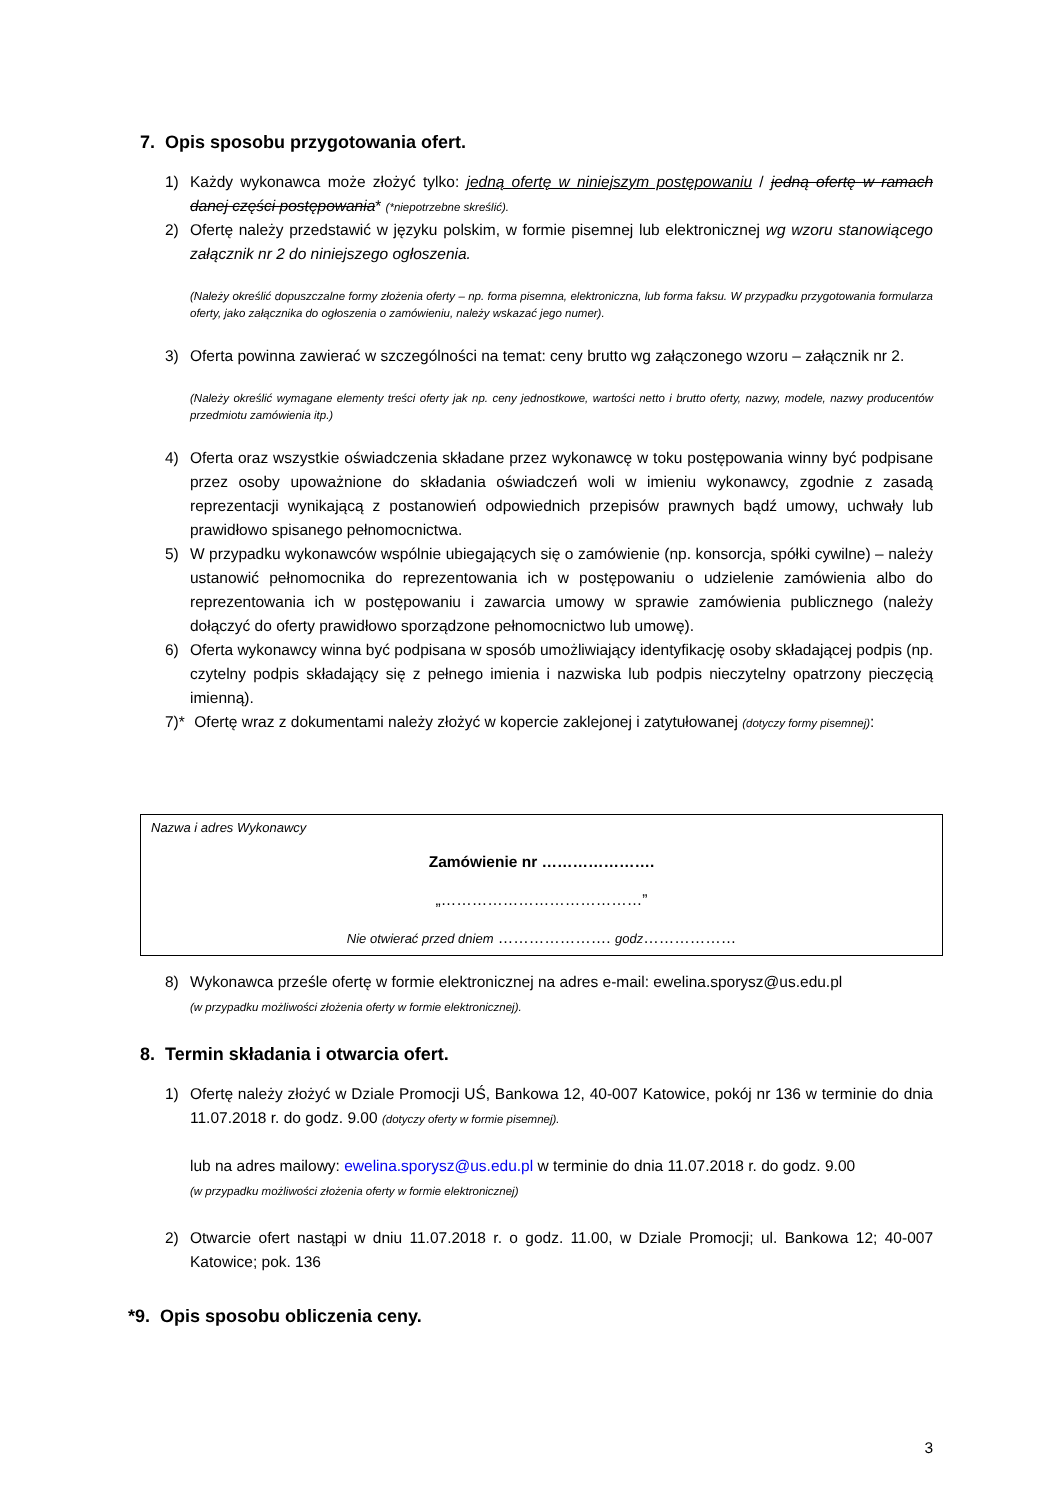7. Opis sposobu przygotowania ofert.
1) Każdy wykonawca może złożyć tylko: jedną ofertę w niniejszym postępowaniu / jedną ofertę w ramach danej części postępowania* (*niepotrzebne skreślić).
2) Ofertę należy przedstawić w języku polskim, w formie pisemnej lub elektronicznej wg wzoru stanowiącego załącznik nr 2 do niniejszego ogłoszenia.
(Należy określić dopuszczalne formy złożenia oferty – np. forma pisemna, elektroniczna, lub forma faksu. W przypadku przygotowania formularza oferty, jako załącznika do ogłoszenia o zamówieniu, należy wskazać jego numer).
3) Oferta powinna zawierać w szczególności na temat: ceny brutto wg załączonego wzoru – załącznik nr 2.
(Należy określić wymagane elementy treści oferty jak np. ceny jednostkowe, wartości netto i brutto oferty, nazwy, modele, nazwy producentów przedmiotu zamówienia itp.)
4) Oferta oraz wszystkie oświadczenia składane przez wykonawcę w toku postępowania winny być podpisane przez osoby upoważnione do składania oświadczeń woli w imieniu wykonawcy, zgodnie z zasadą reprezentacji wynikającą z postanowień odpowiednich przepisów prawnych bądź umowy, uchwały lub prawidłowo spisanego pełnomocnictwa.
5) W przypadku wykonawców wspólnie ubiegających się o zamówienie (np. konsorcja, spółki cywilne) – należy ustanowić pełnomocnika do reprezentowania ich w postępowaniu o udzielenie zamówienia albo do reprezentowania ich w postępowaniu i zawarcia umowy w sprawie zamówienia publicznego (należy dołączyć do oferty prawidłowo sporządzone pełnomocnictwo lub umowę).
6) Oferta wykonawcy winna być podpisana w sposób umożliwiający identyfikację osoby składającej podpis (np. czytelny podpis składający się z pełnego imienia i nazwiska lub podpis nieczytelny opatrzony pieczęcią imienną).
7)*
Ofertę wraz z dokumentami należy złożyć w kopercie zaklejonej i zatytułowanej (dotyczy formy pisemnej):
Nazwa i adres Wykonawcy
Zamówienie nr ………………….
„…………………………………”
Nie otwierać przed dniem …………………. godz………………
8) Wykonawca prześle ofertę w formie elektronicznej na adres e-mail: ewelina.sporysz@us.edu.pl
(w przypadku możliwości złożenia oferty w formie elektronicznej).
8. Termin składania i otwarcia ofert.
1) Ofertę należy złożyć w Dziale Promocji UŚ, Bankowa 12, 40-007 Katowice, pokój nr 136 w terminie do dnia 11.07.2018 r. do godz. 9.00 (dotyczy oferty w formie pisemnej).
lub na adres mailowy: ewelina.sporysz@us.edu.pl w terminie do dnia 11.07.2018 r. do godz. 9.00
(w przypadku możliwości złożenia oferty w formie elektronicznej)
2) Otwarcie ofert nastąpi w dniu 11.07.2018 r. o godz. 11.00, w Dziale Promocji; ul. Bankowa 12; 40-007 Katowice; pok. 136
*9. Opis sposobu obliczenia ceny.
3